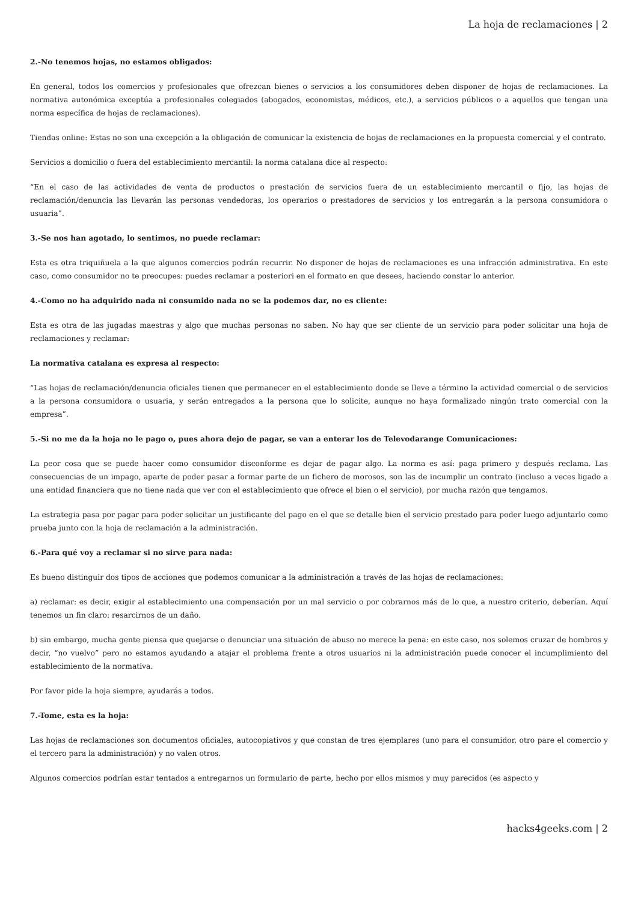La hoja de reclamaciones | 2
2.-No tenemos hojas, no estamos obligados:
En general, todos los comercios y profesionales que ofrezcan bienes o servicios a los consumidores deben disponer de hojas de reclamaciones. La normativa autonómica exceptúa a profesionales colegiados (abogados, economistas, médicos, etc.), a servicios públicos o a aquellos que tengan una norma específica de hojas de reclamaciones).
Tiendas online: Estas no son una excepción a la obligación de comunicar la existencia de hojas de reclamaciones en la propuesta comercial y el contrato.
Servicios a domicilio o fuera del establecimiento mercantil: la norma catalana dice al respecto:
“En el caso de las actividades de venta de productos o prestación de servicios fuera de un establecimiento mercantil o fijo, las hojas de reclamación/denuncia las llevarán las personas vendedoras, los operarios o prestadores de servicios y los entregarán a la persona consumidora o usuaria”.
3.-Se nos han agotado, lo sentimos, no puede reclamar:
Esta es otra triquiñuela a la que algunos comercios podrán recurrir. No disponer de hojas de reclamaciones es una infracción administrativa. En este caso, como consumidor no te preocupes: puedes reclamar a posteriori en el formato en que desees, haciendo constar lo anterior.
4.-Como no ha adquirido nada ni consumido nada no se la podemos dar, no es cliente:
Esta es otra de las jugadas maestras y algo que muchas personas no saben. No hay que ser cliente de un servicio para poder solicitar una hoja de reclamaciones y reclamar:
La normativa catalana es expresa al respecto:
“Las hojas de reclamación/denuncia oficiales tienen que permanecer en el establecimiento donde se lleve a término la actividad comercial o de servicios a la persona consumidora o usuaria, y serán entregados a la persona que lo solicite, aunque no haya formalizado ningún trato comercial con la empresa”.
5.-Si no me da la hoja no le pago o, pues ahora dejo de pagar, se van a enterar los de Televodarange Comunicaciones:
La peor cosa que se puede hacer como consumidor disconforme es dejar de pagar algo. La norma es así: paga primero y después reclama. Las consecuencias de un impago, aparte de poder pasar a formar parte de un fichero de morosos, son las de incumplir un contrato (incluso a veces ligado a una entidad financiera que no tiene nada que ver con el establecimiento que ofrece el bien o el servicio), por mucha razón que tengamos.
La estrategia pasa por pagar para poder solicitar un justificante del pago en el que se detalle bien el servicio prestado para poder luego adjuntarlo como prueba junto con la hoja de reclamación a la administración.
6.-Para qué voy a reclamar si no sirve para nada:
Es bueno distinguir dos tipos de acciones que podemos comunicar a la administración a través de las hojas de reclamaciones:
a) reclamar: es decir, exigir al establecimiento una compensación por un mal servicio o por cobrarnos más de lo que, a nuestro criterio, deberían. Aquí tenemos un fin claro: resarcirnos de un daño.
b) sin embargo, mucha gente piensa que quejarse o denunciar una situación de abuso no merece la pena: en este caso, nos solemos cruzar de hombros y decir, “no vuelvo” pero no estamos ayudando a atajar el problema frente a otros usuarios ni la administración puede conocer el incumplimiento del establecimiento de la normativa.
Por favor pide la hoja siempre, ayudarás a todos.
7.-Tome, esta es la hoja:
Las hojas de reclamaciones son documentos oficiales, autocopiativos y que constan de tres ejemplares (uno para el consumidor, otro pare el comercio y el tercero para la administración) y no valen otros.
Algunos comercios podrían estar tentados a entregarnos un formulario de parte, hecho por ellos mismos y muy parecidos (es aspecto y
hacks4geeks.com | 2